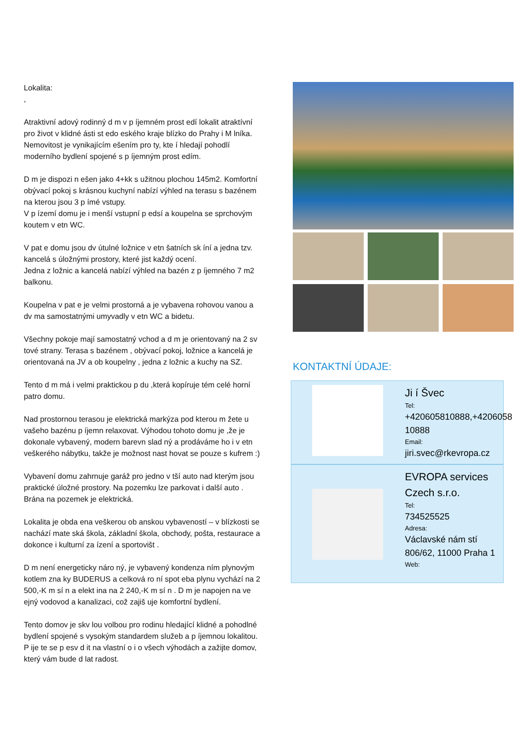Lokalita:
,
Atraktivní adový rodinný d m v p íjemném prost edí lokalit atraktívní pro život v klidné ásti st edo eského kraje blízko do Prahy i M lníka.
Nemovitost je vynikajícím ešením pro ty, kte í hledají pohodlí moderního bydlení spojené s p íjemným prost edím.
D m je dispozi n ešen jako 4+kk s užitnou plochou 145m2. Komfortní obývací pokoj s krásnou kuchyní nabízí výhled na terasu s bazénem na kterou jsou 3 p ímé vstupy.
V p ízemí domu je i menší vstupní p edsí a koupelna se sprchovým koutem v etn WC.
V pat e domu jsou dv útulné ložnice v etn šatních sk íní a jedna tzv. kancelá s úložnými prostory, které jist každý ocení.
Jedna z ložnic a kancelá nabízí výhled na bazén z p íjemného 7 m2 balkonu.
Koupelna v pat e je velmi prostorná a je vybavena rohovou vanou a dv ma samostatnými umyvadly v etn WC a bidetu.
Všechny pokoje mají samostatný vchod a d m je orientovaný na 2 sv tové strany. Terasa s bazénem , obývací pokoj, ložnice a kancelá je orientovaná na JV a ob koupelny , jedna z ložnic a kuchy na SZ.
Tento d m má i velmi praktickou p du ,která kopíruje tém celé horní patro domu.
Nad prostornou terasou je elektrická markýza pod kterou m žete u vašeho bazénu p íjemn relaxovat. Výhodou tohoto domu je ,že je dokonale vybavený, modern barevn slad ný a prodáváme ho i v etn veškerého nábytku, takže je možnost nast hovat se pouze s kufrem :)
Vybavení domu zahrnuje garáž pro jedno v tší auto nad kterým jsou praktické úložné prostory. Na pozemku lze parkovat i další auto . Brána na pozemek je elektrická.
Lokalita je obda ena veškerou ob anskou vybaveností – v blízkosti se nachází mate ská škola, základní škola, obchody, pošta, restaurace a dokonce i kulturní za ízení a sportovišt .
D m není energeticky náro ný, je vybavený kondenza ním plynovým kotlem zna ky BUDERUS a celková ro ní spot eba plynu vychází na 2 500,-K m sí n a elekt ina na 2 240,-K m sí n . D m je napojen na ve ejný vodovod a kanalizaci, což zajiš uje komfortní bydlení.
Tento domov je skv lou volbou pro rodinu hledající klidné a pohodlné bydlení spojené s vysokým standardem služeb a p íjemnou lokalitou.
P ije te se p esv d it na vlastní o i o všech výhodách a zažijte domov, který vám bude d lat radost.
KONTAKTNÍ ÚDAJE:
Ji í Švec
Tel:
+420605810888,+4206058 10888
Email:
jiri.svec@rkevropa.cz
EVROPA services Czech s.r.o.
Tel:
734525525
Adresa:
Václavské nám stí 806/62, 11000 Praha 1
Web: